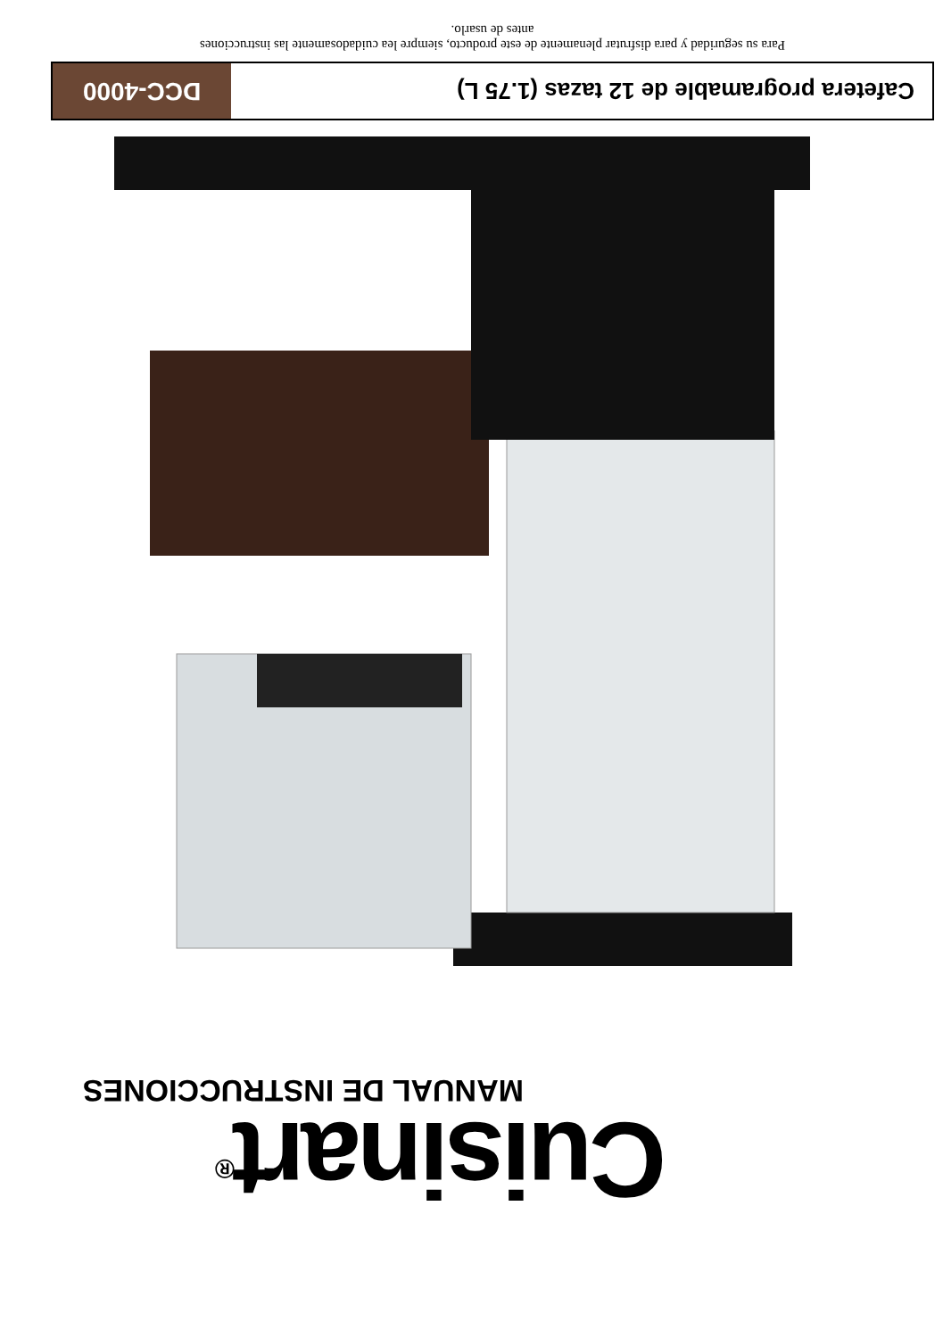Cuisinart<sup>®</sup>
MANUAL DE INSTRUCCIONES
Cafetera programable de 12 tazas (1.75 L)
DCC-4000
Para su seguridad y para disfrutar plenamente de este producto, siempre lea cuidadosamente las instrucciones
antes de usarlo.